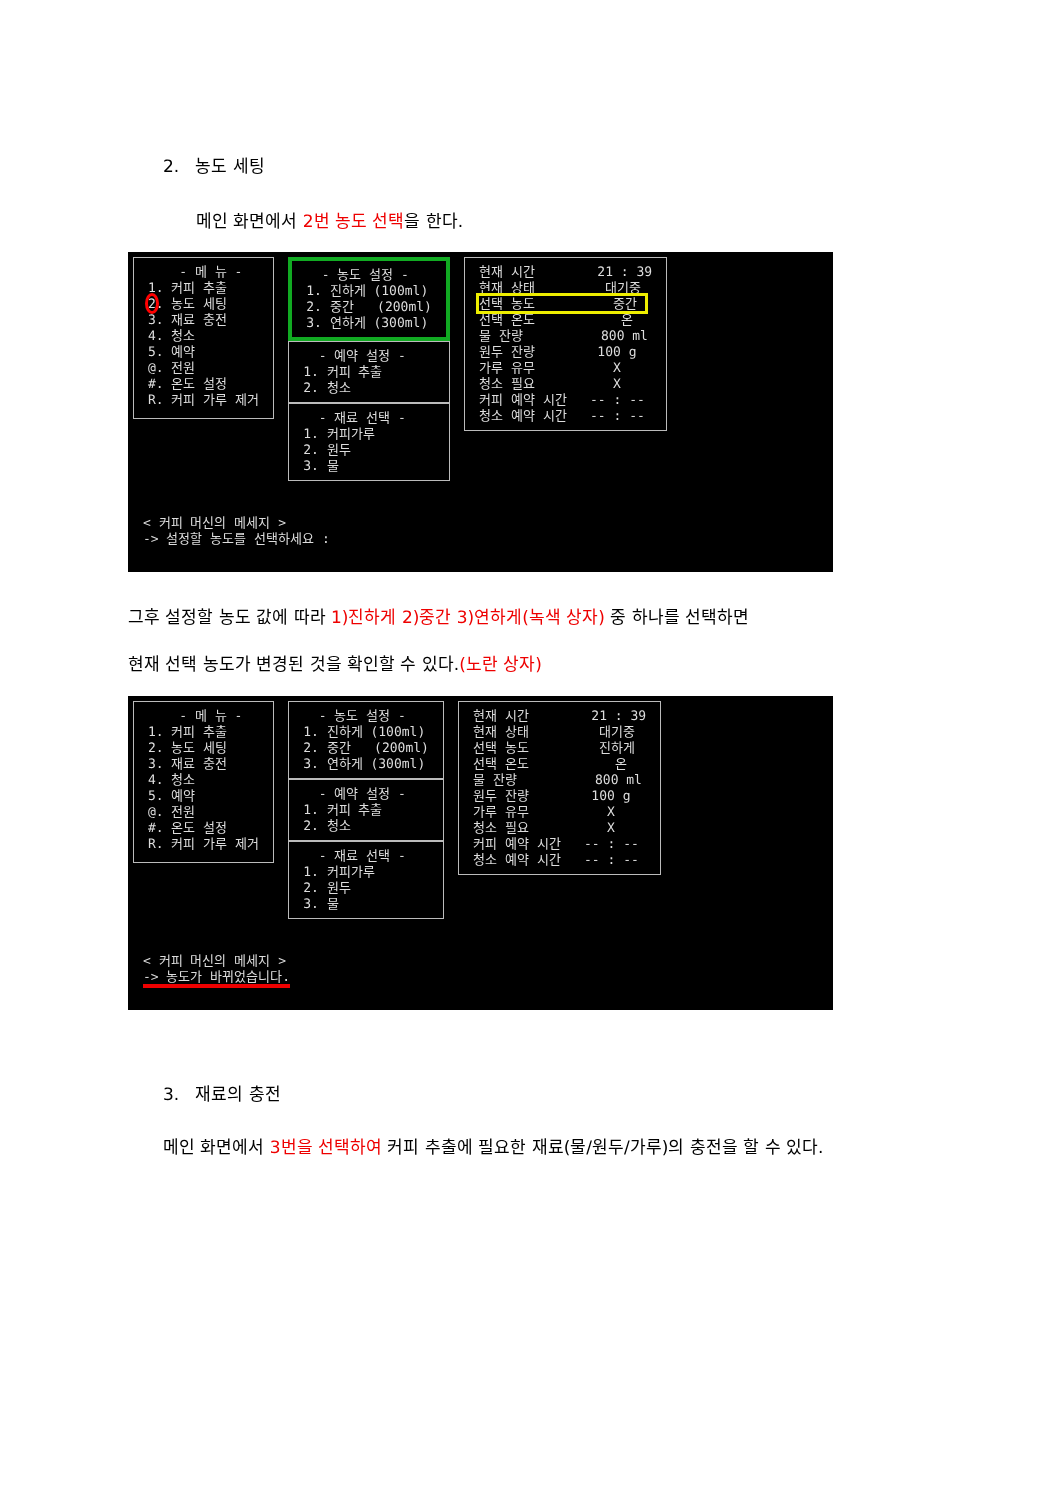2. 농도 세팅
메인 화면에서 2번 농도 선택을 한다.
- 메 뉴 - 1. 커피 추출 2. 농도 세팅 3. 재료 충전 4. 청소 5. 예약 @. 전원 #. 온도 설정 R. 커피 가루 제거
- 농도 설정 - 1. 진하게 (100ml) 2. 중간 (200ml) 3. 연하게 (300ml)
- 예약 설정 - 1. 커피 추출 2. 청소
- 재료 선택 - 1. 커피가루 2. 원두 3. 물
현재 시간 21 : 39 현재 상태 대기중 선택 농도 중간 선택 온도 온 물 잔량 800 ml 원두 잔량 100 g 가루 유무 X 청소 필요 X 커피 예약 시간 -- : -- 청소 예약 시간 -- : --
< 커피 머신의 메세지 > -> 설정할 농도를 선택하세요 :
그후 설정할 농도 값에 따라 1)진하게 2)중간 3)연하게(녹색 상자) 중 하나를 선택하면
현재 선택 농도가 변경된 것을 확인할 수 있다.(노란 상자)
- 메 뉴 - 1. 커피 추출 2. 농도 세팅 3. 재료 충전 4. 청소 5. 예약 @. 전원 #. 온도 설정 R. 커피 가루 제거
- 농도 설정 - 1. 진하게 (100ml) 2. 중간 (200ml) 3. 연하게 (300ml)
- 예약 설정 - 1. 커피 추출 2. 청소
- 재료 선택 - 1. 커피가루 2. 원두 3. 물
현재 시간 21 : 39 현재 상태 대기중 선택 농도 진하게 선택 온도 온 물 잔량 800 ml 원두 잔량 100 g 가루 유무 X 청소 필요 X 커피 예약 시간 -- : -- 청소 예약 시간 -- : --
< 커피 머신의 메세지 > -> 농도가 바뀌었습니다.
3. 재료의 충전
메인 화면에서 3번을 선택하여 커피 추출에 필요한 재료(물/원두/가루)의 충전을 할 수 있다.